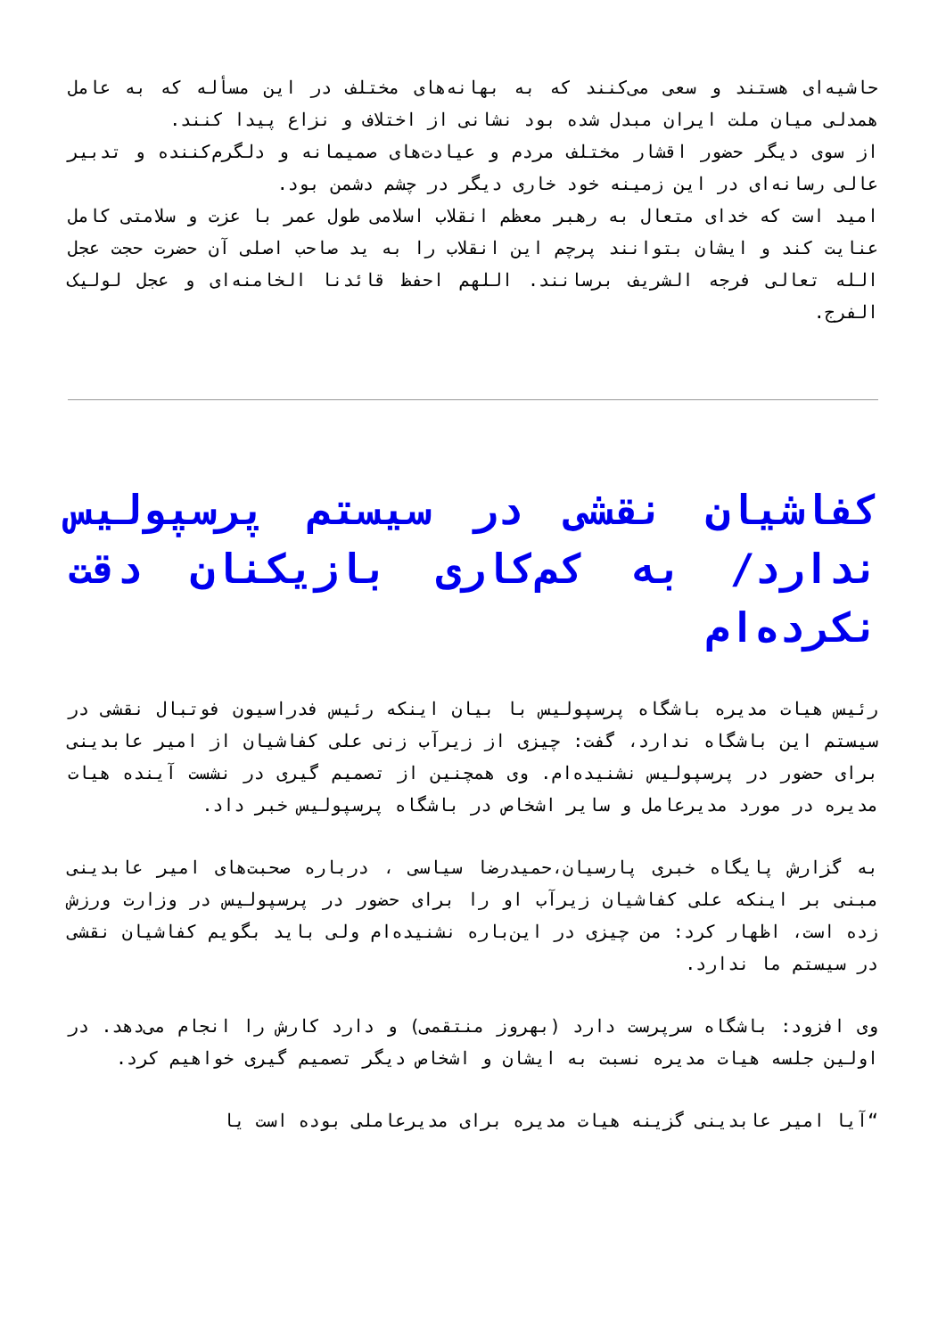حاشیه‌ای هستند و سعی می‌کنند که به بهانه‌های مختلف در این مسأله که به عامل همدلی میان ملت ایران مبدل شده بود نشانی از اختلاف و نزاع پیدا کنند.
از سوی دیگر حضور اقشار مختلف مردم و عیادت‌های صمیمانه و دلگرم‌کننده و تدبیر عالی رسانه‌ای در این زمینه خود خاری دیگر در چشم دشمن بود.
امید است که خدای متعال به رهبر معظم انقلاب اسلامی طول عمر با عزت و سلامتی کامل عنایت کند و ایشان بتوانند پرچم این انقلاب را به ید صاحب اصلی آن حضرت حجت عجل الله تعالی فرجه الشریف برسانند. اللهم احفظ قائدنا الخامنه‌ای و عجل لولیک الفرج.
کفاشیان نقشی در سیستم پرسپولیس ندارد/ به کم‌کاری بازیکنان دقت نکرده‌ام
رئیس هیات مدیره باشگاه پرسپولیس با بیان اینکه رئیس فدراسیون فوتبال نقشی در سیستم این باشگاه ندارد، گفت: چیزی از زیرآب زنی علی کفاشیان از امیر عابدینی برای حضور در پرسپولیس نشنیده‌ام. وی همچنین از تصمیم گیری در نشست آینده هیات مدیره در مورد مدیرعامل و سایر اشخاص در باشگاه پرسپولیس خبر داد.
به گزارش پایگاه خبری پارسیان،حمیدرضا سیاسی ، درباره صحبت‌های امیر عابدینی مبنی بر اینکه علی کفاشیان زیرآب او را برای حضور در پرسپولیس در وزارت ورزش زده است، اظهار کرد: من چیزی در این‌باره نشنیده‌ام ولی باید بگویم کفاشیان نقشی در سیستم ما ندارد.
وی افزود: باشگاه سرپرست دارد (بهروز منتقمی) و دارد کارش را انجام می‌دهد. در اولین جلسه هیات مدیره نسبت به ایشان و اشخاص دیگر تصمیم گیری خواهیم کرد.
“آیا امیر عابدینی گزینه هیات مدیره برای مدیرعاملی بوده است یا